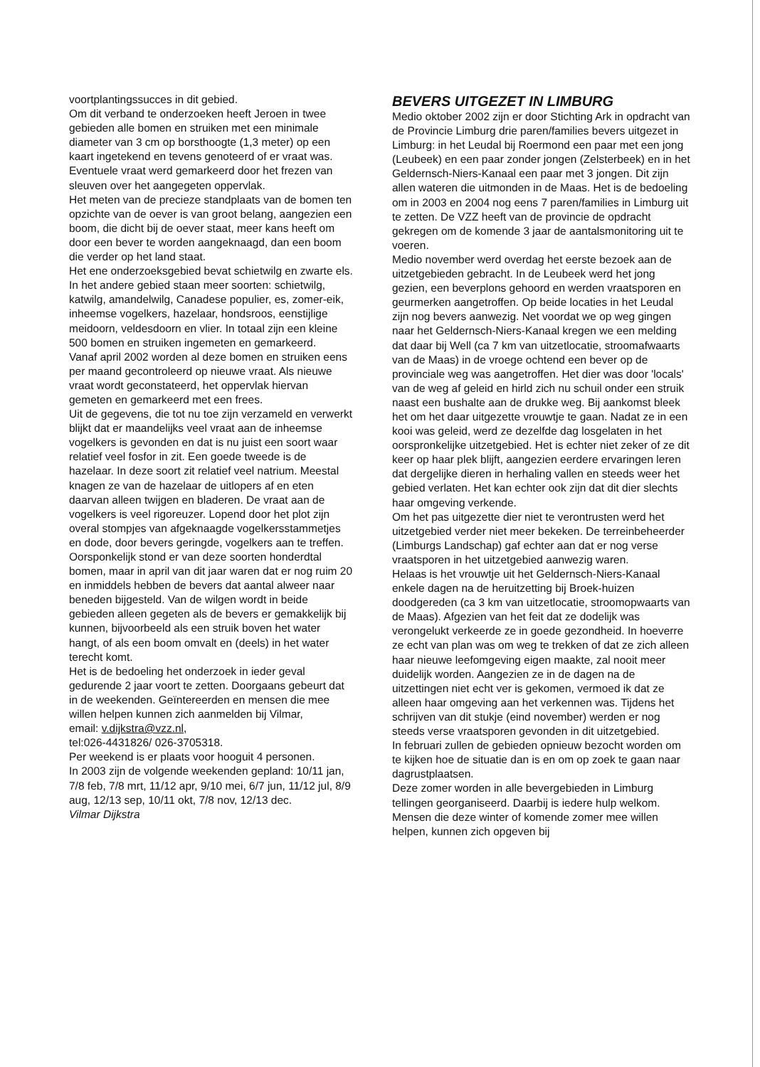voortplantingssucces in dit gebied.
Om dit verband te onderzoeken heeft Jeroen in twee gebieden alle bomen en struiken met een minimale diameter van 3 cm op borsthoogte (1,3 meter) op een kaart ingetekend en tevens genoteerd of er vraat was. Eventuele vraat werd gemarkeerd door het frezen van sleuven over het aangegeten oppervlak.
Het meten van de precieze standplaats van de bomen ten opzichte van de oever is van groot belang, aangezien een boom, die dicht bij de oever staat, meer kans heeft om door een bever te worden aangeknaagd, dan een boom die verder op het land staat.
Het ene onderzoeksgebied bevat schietwilg en zwarte els. In het andere gebied staan meer soorten: schietwilg, katwilg, amandelwilg, Canadese populier, es, zomer-eik, inheemse vogelkers, hazelaar, hondsroos, eenstijlige meidoorn, veldesdoorn en vlier. In totaal zijn een kleine 500 bomen en struiken ingemeten en gemarkeerd.
Vanaf april 2002 worden al deze bomen en struiken eens per maand gecontroleerd op nieuwe vraat. Als nieuwe vraat wordt geconstateerd, het oppervlak hiervan gemeten en gemarkeerd met een frees.
Uit de gegevens, die tot nu toe zijn verzameld en verwerkt blijkt dat er maandelijks veel vraat aan de inheemse vogelkers is gevonden en dat is nu juist een soort waar relatief veel fosfor in zit. Een goede tweede is de hazelaar. In deze soort zit relatief veel natrium. Meestal knagen ze van de hazelaar de uitlopers af en eten daarvan alleen twijgen en bladeren. De vraat aan de vogelkers is veel rigoreuzer. Lopend door het plot zijn overal stompjes van afgeknaagde vogelkersstammetjes en dode, door bevers geringde, vogelkers aan te treffen. Oorsponkelijk stond er van deze soorten honderdtal bomen, maar in april van dit jaar waren dat er nog ruim 20 en inmiddels hebben de bevers dat aantal alweer naar beneden bijgesteld. Van de wilgen wordt in beide gebieden alleen gegeten als de bevers er gemakkelijk bij kunnen, bijvoorbeeld als een struik boven het water hangt, of als een boom omvalt en (deels) in het water terecht komt.
Het is de bedoeling het onderzoek in ieder geval gedurende 2 jaar voort te zetten. Doorgaans gebeurt dat in de weekenden. Geïntereerden en mensen die mee willen helpen kunnen zich aanmelden bij Vilmar,
email: v.dijkstra@vzz.nl,
tel:026-4431826/ 026-3705318.
Per weekend is er plaats voor hooguit 4 personen.
In 2003 zijn de volgende weekenden gepland: 10/11 jan, 7/8 feb, 7/8 mrt, 11/12 apr, 9/10 mei, 6/7 jun, 11/12 jul, 8/9 aug, 12/13 sep, 10/11 okt, 7/8 nov, 12/13 dec.
Vilmar Dijkstra
BEVERS UITGEZET IN LIMBURG
Medio oktober 2002 zijn er door Stichting Ark in opdracht van de Provincie Limburg drie paren/families bevers uitgezet in Limburg: in het Leudal bij Roermond een paar met een jong (Leubeek) en een paar zonder jongen (Zelsterbeek) en in het Geldernsch-Niers-Kanaal een paar met 3 jongen. Dit zijn allen wateren die uitmonden in de Maas. Het is de bedoeling om in 2003 en 2004 nog eens 7 paren/families in Limburg uit te zetten. De VZZ heeft van de provincie de opdracht gekregen om de komende 3 jaar de aantalsmonitoring uit te voeren.
Medio november werd overdag het eerste bezoek aan de uitzetgebieden gebracht. In de Leubeek werd het jong gezien, een beverplons gehoord en werden vraatsporen en geurmerken aangetroffen. Op beide locaties in het Leudal zijn nog bevers aanwezig. Net voordat we op weg gingen naar het Geldernsch-Niers-Kanaal kregen we een melding dat daar bij Well (ca 7 km van uitzetlocatie, stroomafwaarts van de Maas) in de vroege ochtend een bever op de provinciale weg was aangetroffen. Het dier was door 'locals' van de weg af geleid en hirld zich nu schuil onder een struik naast een bushalte aan de drukke weg. Bij aankomst bleek het om het daar uitgezette vrouwtje te gaan. Nadat ze in een kooi was geleid, werd ze dezelfde dag losgelaten in het oorspronkelijke uitzetgebied. Het is echter niet zeker of ze dit keer op haar plek blijft, aangezien eerdere ervaringen leren dat dergelijke dieren in herhaling vallen en steeds weer het gebied verlaten. Het kan echter ook zijn dat dit dier slechts haar omgeving verkende.
Om het pas uitgezette dier niet te verontrusten werd het uitzetgebied verder niet meer bekeken. De terreinbeheerder (Limburgs Landschap) gaf echter aan dat er nog verse vraatsporen in het uitzetgebied aanwezig waren.
Helaas is het vrouwtje uit het Geldernsch-Niers-Kanaal enkele dagen na de heruitzetting bij Broek-huizen doodgereden (ca 3 km van uitzetlocatie, stroomopwaarts van de Maas). Afgezien van het feit dat ze dodelijk was verongelukt verkeerde ze in goede gezondheid. In hoeverre ze echt van plan was om weg te trekken of dat ze zich alleen haar nieuwe leefomgeving eigen maakte, zal nooit meer duidelijk worden. Aangezien ze in de dagen na de uitzettingen niet echt ver is gekomen, vermoed ik dat ze alleen haar omgeving aan het verkennen was. Tijdens het schrijven van dit stukje (eind november) werden er nog steeds verse vraatsporen gevonden in dit uitzetgebied.
In februari zullen de gebieden opnieuw bezocht worden om te kijken hoe de situatie dan is en om op zoek te gaan naar dagrustplaatsen.
Deze zomer worden in alle bevergebieden in Limburg tellingen georganiseerd. Daarbij is iedere hulp welkom. Mensen die deze winter of komende zomer mee willen helpen, kunnen zich opgeven bij